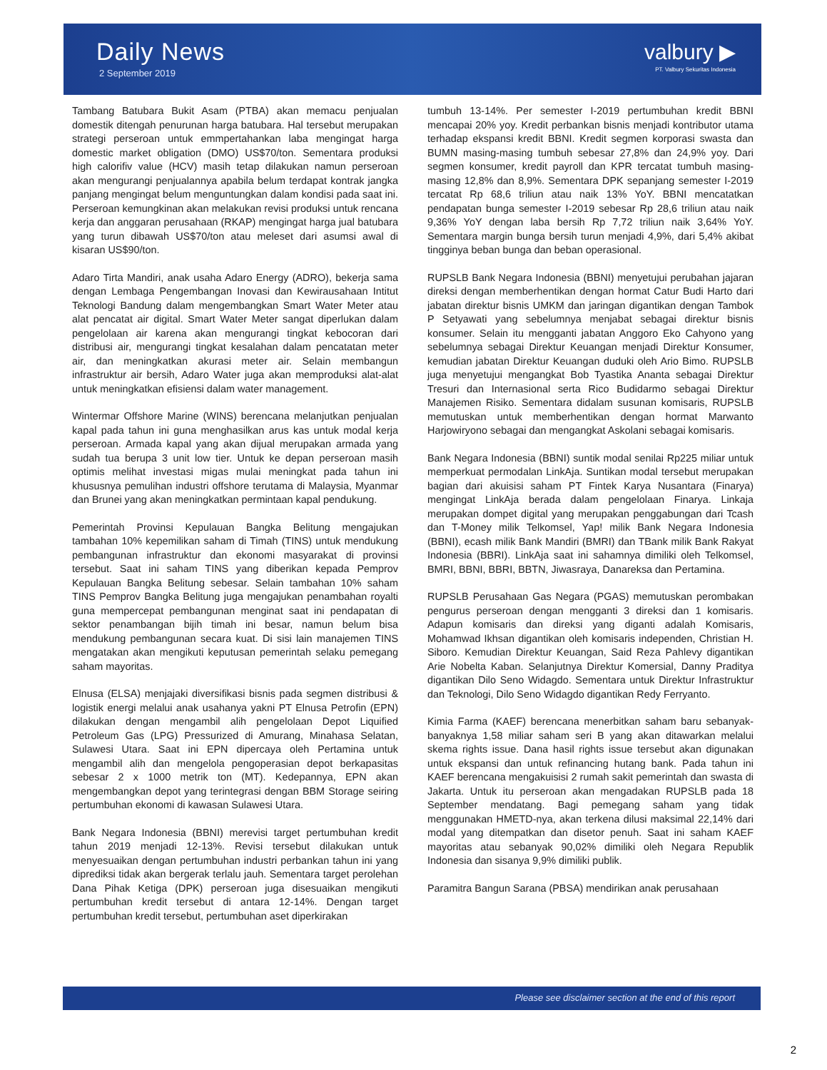Daily News
2 September 2019
valbury ▶
PT. Valbury Sekuritas Indonesia
Tambang Batubara Bukit Asam (PTBA) akan memacu penjualan domestik ditengah penurunan harga batubara. Hal tersebut merupakan strategi perseroan untuk emmpertahankan laba mengingat harga domestic market obligation (DMO) US$70/ton. Sementara produksi high calorifiv value (HCV) masih tetap dilakukan namun perseroan akan mengurangi penjualannya apabila belum terdapat kontrak jangka panjang mengingat belum menguntungkan dalam kondisi pada saat ini. Perseroan kemungkinan akan melakukan revisi produksi untuk rencana kerja dan anggaran perusahaan (RKAP) mengingat harga jual batubara yang turun dibawah US$70/ton atau meleset dari asumsi awal di kisaran US$90/ton.
Adaro Tirta Mandiri, anak usaha Adaro Energy (ADRO), bekerja sama dengan Lembaga Pengembangan Inovasi dan Kewirausahaan Intitut Teknologi Bandung dalam mengembangkan Smart Water Meter atau alat pencatat air digital. Smart Water Meter sangat diperlukan dalam pengelolaan air karena akan mengurangi tingkat kebocoran dari distribusi air, mengurangi tingkat kesalahan dalam pencatatan meter air, dan meningkatkan akurasi meter air. Selain membangun infrastruktur air bersih, Adaro Water juga akan memproduksi alat-alat untuk meningkatkan efisiensi dalam water management.
Wintermar Offshore Marine (WINS) berencana melanjutkan penjualan kapal pada tahun ini guna menghasilkan arus kas untuk modal kerja perseroan. Armada kapal yang akan dijual merupakan armada yang sudah tua berupa 3 unit low tier. Untuk ke depan perseroan masih optimis melihat investasi migas mulai meningkat pada tahun ini khususnya pemulihan industri offshore terutama di Malaysia, Myanmar dan Brunei yang akan meningkatkan permintaan kapal pendukung.
Pemerintah Provinsi Kepulauan Bangka Belitung mengajukan tambahan 10% kepemilikan saham di Timah (TINS) untuk mendukung pembangunan infrastruktur dan ekonomi masyarakat di provinsi tersebut. Saat ini saham TINS yang diberikan kepada Pemprov Kepulauan Bangka Belitung sebesar. Selain tambahan 10% saham TINS Pemprov Bangka Belitung juga mengajukan penambahan royalti guna mempercepat pembangunan menginat saat ini pendapatan di sektor penambangan bijih timah ini besar, namun belum bisa mendukung pembangunan secara kuat. Di sisi lain manajemen TINS mengatakan akan mengikuti keputusan pemerintah selaku pemegang saham mayoritas.
Elnusa (ELSA) menjajaki diversifikasi bisnis pada segmen distribusi & logistik energi melalui anak usahanya yakni PT Elnusa Petrofin (EPN) dilakukan dengan mengambil alih pengelolaan Depot Liquified Petroleum Gas (LPG) Pressurized di Amurang, Minahasa Selatan, Sulawesi Utara. Saat ini EPN dipercaya oleh Pertamina untuk mengambil alih dan mengelola pengoperasian depot berkapasitas sebesar 2 x 1000 metrik ton (MT). Kedepannya, EPN akan mengembangkan depot yang terintegrasi dengan BBM Storage seiring pertumbuhan ekonomi di kawasan Sulawesi Utara.
Bank Negara Indonesia (BBNI) merevisi target pertumbuhan kredit tahun 2019 menjadi 12-13%. Revisi tersebut dilakukan untuk menyesuaikan dengan pertumbuhan industri perbankan tahun ini yang diprediksi tidak akan bergerak terlalu jauh. Sementara target perolehan Dana Pihak Ketiga (DPK) perseroan juga disesuaikan mengikuti pertumbuhan kredit tersebut di antara 12-14%. Dengan target pertumbuhan kredit tersebut, pertumbuhan aset diperkirakan
tumbuh 13-14%. Per semester I-2019 pertumbuhan kredit BBNI mencapai 20% yoy. Kredit perbankan bisnis menjadi kontributor utama terhadap ekspansi kredit BBNI. Kredit segmen korporasi swasta dan BUMN masing-masing tumbuh sebesar 27,8% dan 24,9% yoy. Dari segmen konsumer, kredit payroll dan KPR tercatat tumbuh masing-masing 12,8% dan 8,9%. Sementara DPK sepanjang semester I-2019 tercatat Rp 68,6 triliun atau naik 13% YoY. BBNI mencatatkan pendapatan bunga semester I-2019 sebesar Rp 28,6 triliun atau naik 9,36% YoY dengan laba bersih Rp 7,72 triliun naik 3,64% YoY. Sementara margin bunga bersih turun menjadi 4,9%, dari 5,4% akibat tingginya beban bunga dan beban operasional.
RUPSLB Bank Negara Indonesia (BBNI) menyetujui perubahan jajaran direksi dengan memberhentikan dengan hormat Catur Budi Harto dari jabatan direktur bisnis UMKM dan jaringan digantikan dengan Tambok P Setyawati yang sebelumnya menjabat sebagai direktur bisnis konsumer. Selain itu mengganti jabatan Anggoro Eko Cahyono yang sebelumnya sebagai Direktur Keuangan menjadi Direktur Konsumer, kemudian jabatan Direktur Keuangan duduki oleh Ario Bimo. RUPSLB juga menyetujui mengangkat Bob Tyastika Ananta sebagai Direktur Tresuri dan Internasional serta Rico Budidarmo sebagai Direktur Manajemen Risiko. Sementara didalam susunan komisaris, RUPSLB memutuskan untuk memberhentikan dengan hormat Marwanto Harjowiryono sebagai dan mengangkat Askolani sebagai komisaris.
Bank Negara Indonesia (BBNI) suntik modal senilai Rp225 miliar untuk memperkuat permodalan LinkAja. Suntikan modal tersebut merupakan bagian dari akuisisi saham PT Fintek Karya Nusantara (Finarya) mengingat LinkAja berada dalam pengelolaan Finarya. Linkaja merupakan dompet digital yang merupakan penggabungan dari Tcash dan T-Money milik Telkomsel, Yap! milik Bank Negara Indonesia (BBNI), ecash milik Bank Mandiri (BMRI) dan TBank milik Bank Rakyat Indonesia (BBRI). LinkAja saat ini sahamnya dimiliki oleh Telkomsel, BMRI, BBNI, BBRI, BBTN, Jiwasraya, Danareksa dan Pertamina.
RUPSLB Perusahaan Gas Negara (PGAS) memutuskan perombakan pengurus perseroan dengan mengganti 3 direksi dan 1 komisaris. Adapun komisaris dan direksi yang diganti adalah Komisaris, Mohamwad Ikhsan digantikan oleh komisaris independen, Christian H. Siboro. Kemudian Direktur Keuangan, Said Reza Pahlevy digantikan Arie Nobelta Kaban. Selanjutnya Direktur Komersial, Danny Praditya digantikan Dilo Seno Widagdo. Sementara untuk Direktur Infrastruktur dan Teknologi, Dilo Seno Widagdo digantikan Redy Ferryanto.
Kimia Farma (KAEF) berencana menerbitkan saham baru sebanyak-banyaknya 1,58 miliar saham seri B yang akan ditawarkan melalui skema rights issue. Dana hasil rights issue tersebut akan digunakan untuk ekspansi dan untuk refinancing hutang bank. Pada tahun ini KAEF berencana mengakuisisi 2 rumah sakit pemerintah dan swasta di Jakarta. Untuk itu perseroan akan mengadakan RUPSLB pada 18 September mendatang. Bagi pemegang saham yang tidak menggunakan HMETD-nya, akan terkena dilusi maksimal 22,14% dari modal yang ditempatkan dan disetor penuh. Saat ini saham KAEF mayoritas atau sebanyak 90,02% dimiliki oleh Negara Republik Indonesia dan sisanya 9,9% dimiliki publik.
Paramitra Bangun Sarana (PBSA) mendirikan anak perusahaan
Please see disclaimer section at the end of this report
2